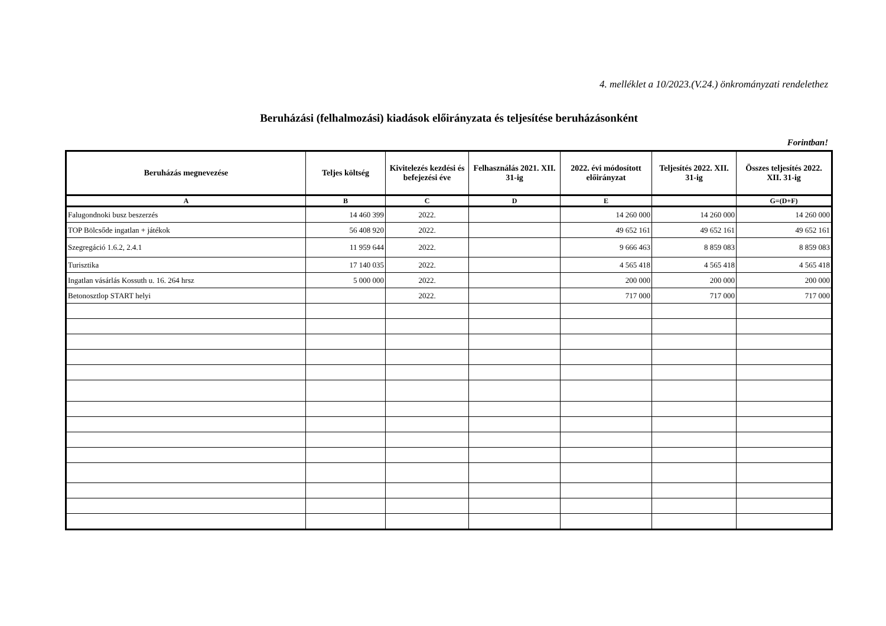4. melléklet a 10/2023.(V.24.) önkrományzati rendelethez
Beruházási (felhalmozási) kiadások előirányzata és teljesítése beruházásonként
Forintban!
| Beruházás megnevezése | Teljes költség | Kivitelezés kezdési és befejezési éve | Felhasználás 2021. XII. 31-ig | 2022. évi módosított előirányzat | Teljesítés 2022. XII. 31-ig | Összes teljesítés 2022. XII. 31-ig |
| --- | --- | --- | --- | --- | --- | --- |
| A | B | C | D | E | | G=(D+F) |
| Falugondnoki busz beszerzés | 14 460 399 | 2022. | | 14 260 000 | 14 260 000 | 14 260 000 |
| TOP Bölcsőde ingatlan + játékok | 56 408 920 | 2022. | | 49 652 161 | 49 652 161 | 49 652 161 |
| Szegregáció 1.6.2, 2.4.1 | 11 959 644 | 2022. | | 9 666 463 | 8 859 083 | 8 859 083 |
| Turisztika | 17 140 035 | 2022. | | 4 565 418 | 4 565 418 | 4 565 418 |
| Ingatlan vásárlás Kossuth u. 16. 264 hrsz | 5 000 000 | 2022. | | 200 000 | 200 000 | 200 000 |
| Betonosztlop START helyi | | 2022. | | 717 000 | 717 000 | 717 000 |